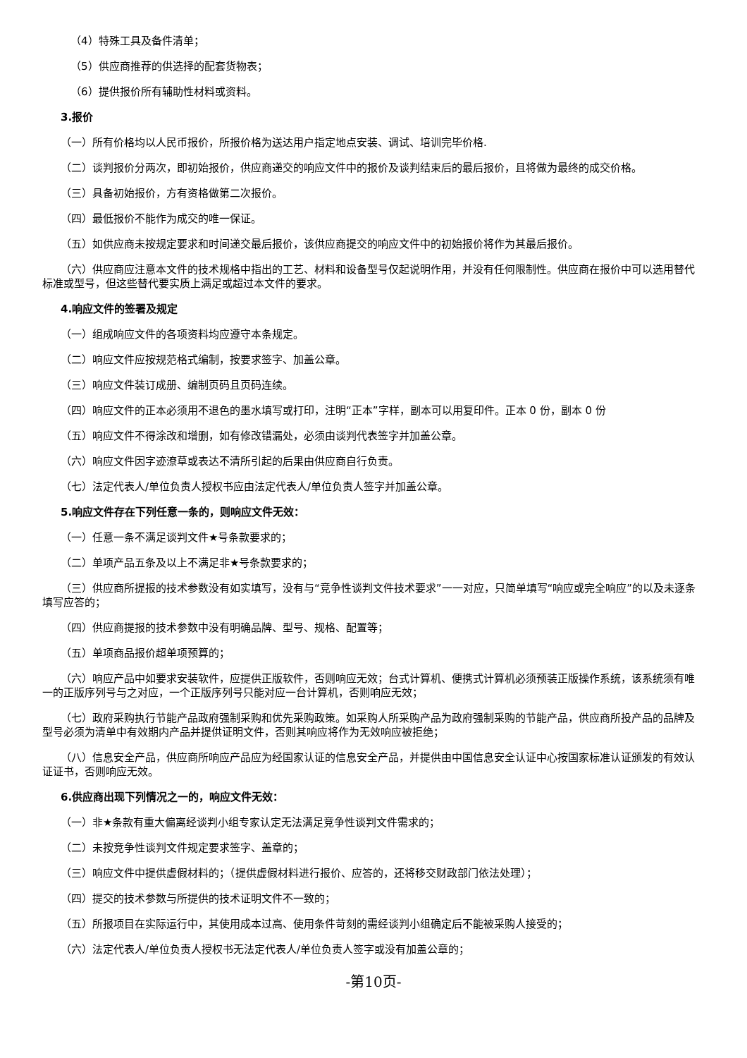（4）特殊工具及备件清单；
（5）供应商推荐的供选择的配套货物表；
（6）提供报价所有辅助性材料或资料。
3.报价
（一）所有价格均以人民币报价，所报价格为送达用户指定地点安装、调试、培训完毕价格.
（二）谈判报价分两次，即初始报价，供应商递交的响应文件中的报价及谈判结束后的最后报价，且将做为最终的成交价格。
（三）具备初始报价，方有资格做第二次报价。
（四）最低报价不能作为成交的唯一保证。
（五）如供应商未按规定要求和时间递交最后报价，该供应商提交的响应文件中的初始报价将作为其最后报价。
（六）供应商应注意本文件的技术规格中指出的工艺、材料和设备型号仅起说明作用，并没有任何限制性。供应商在报价中可以选用替代标准或型号，但这些替代要实质上满足或超过本文件的要求。
4.响应文件的签署及规定
（一）组成响应文件的各项资料均应遵守本条规定。
（二）响应文件应按规范格式编制，按要求签字、加盖公章。
（三）响应文件装订成册、编制页码且页码连续。
（四）响应文件的正本必须用不退色的墨水填写或打印，注明“正本”字样，副本可以用复印件。正本 0 份，副本 0 份
（五）响应文件不得涂改和增删，如有修改错漏处，必须由谈判代表签字并加盖公章。
（六）响应文件因字迹潦草或表达不清所引起的后果由供应商自行负责。
（七）法定代表人/单位负责人授权书应由法定代表人/单位负责人签字并加盖公章。
5.响应文件存在下列任意一条的，则响应文件无效：
（一）任意一条不满足谈判文件★号条款要求的；
（二）单项产品五条及以上不满足非★号条款要求的；
（三）供应商所提报的技术参数没有如实填写，没有与“竞争性谈判文件技术要求”一一对应，只简单填写“响应或完全响应”的以及未逐条填写应答的；
（四）供应商提报的技术参数中没有明确品牌、型号、规格、配置等；
（五）单项商品报价超单项预算的；
（六）响应产品中如要求安装软件，应提供正版软件，否则响应无效；台式计算机、便携式计算机必须预装正版操作系统，该系统须有唯一的正版序列号与之对应，一个正版序列号只能对应一台计算机，否则响应无效；
（七）政府采购执行节能产品政府强制采购和优先采购政策。如采购人所采购产品为政府强制采购的节能产品，供应商所投产品的品牌及型号必须为清单中有效期内产品并提供证明文件，否则其响应将作为无效响应被拒绝；
（八）信息安全产品，供应商所响应产品应为经国家认证的信息安全产品，并提供由中国信息安全认证中心按国家标准认证颁发的有效认证证书，否则响应无效。
6.供应商出现下列情况之一的，响应文件无效：
（一）非★条款有重大偏离经谈判小组专家认定无法满足竞争性谈判文件需求的；
（二）未按竞争性谈判文件规定要求签字、盖章的；
（三）响应文件中提供虚假材料的；（提供虚假材料进行报价、应答的，还将移交财政部门依法处理）；
（四）提交的技术参数与所提供的技术证明文件不一致的；
（五）所报项目在实际运行中，其使用成本过高、使用条件苛刻的需经谈判小组确定后不能被采购人接受的；
（六）法定代表人/单位负责人授权书无法定代表人/单位负责人签字或没有加盖公章的；
-第10页-